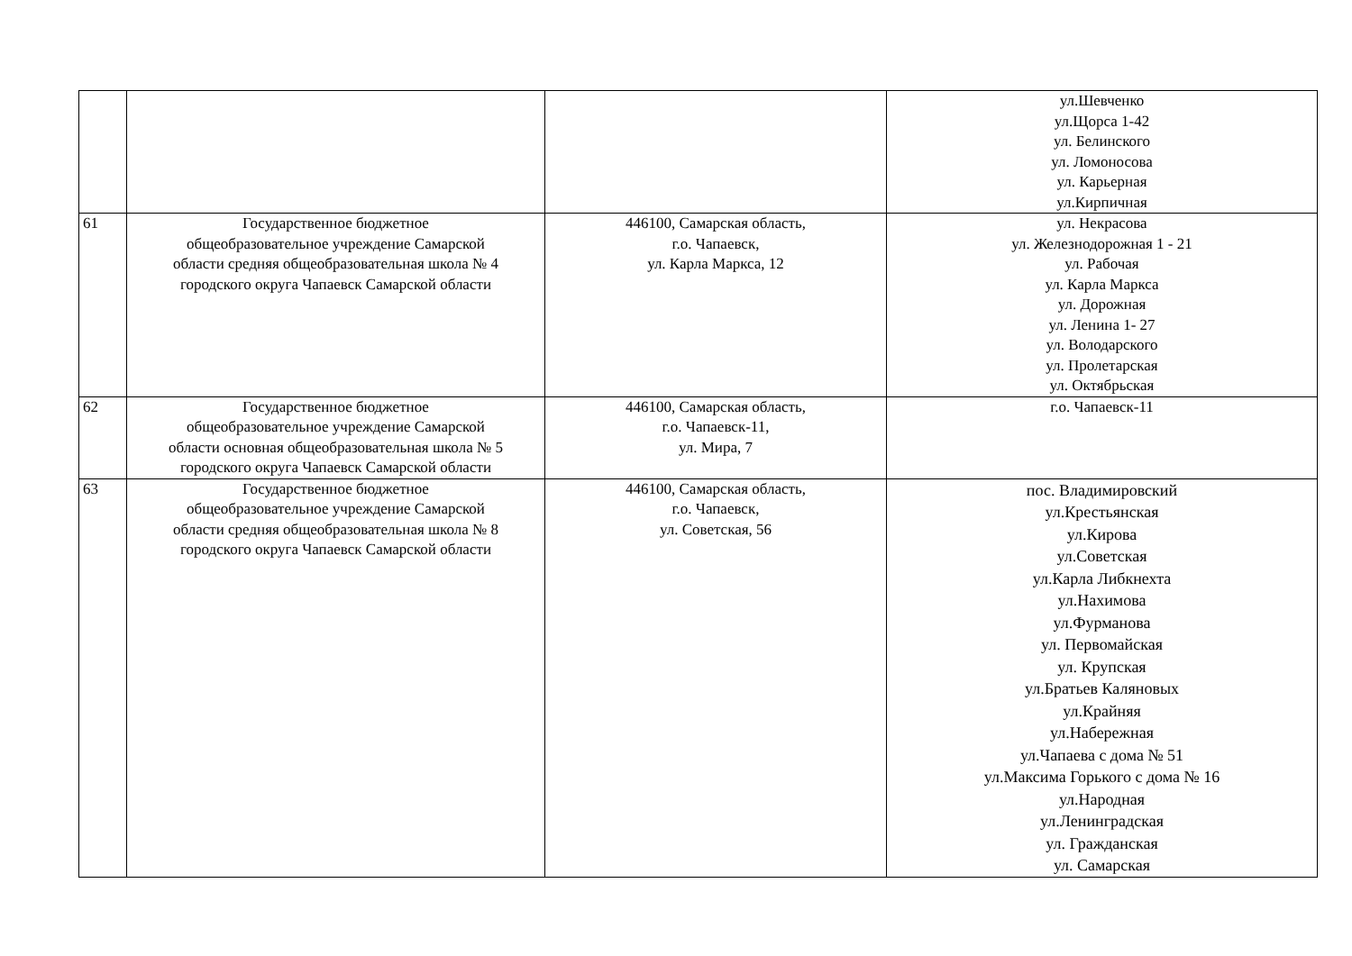| | | | ул.Шевченко ул.Щорса 1-42 ул. Белинского ул. Ломоносова ул. Карьерная ул.Кирпичная |
| 61 | Государственное бюджетное общеобразовательное учреждение Самарской области средняя общеобразовательная школа № 4 городского округа Чапаевск Самарской области | 446100, Самарская область, г.о. Чапаевск, ул. Карла Маркса, 12 | ул. Некрасова ул. Железнодорожная 1 - 21 ул. Рабочая ул. Карла Маркса ул. Дорожная ул. Ленина 1- 27 ул. Володарского ул. Пролетарская ул. Октябрьская |
| 62 | Государственное бюджетное общеобразовательное учреждение Самарской области основная общеобразовательная школа № 5 городского округа Чапаевск Самарской области | 446100, Самарская область, г.о. Чапаевск-11, ул. Мира, 7 | г.о. Чапаевск-11 |
| 63 | Государственное бюджетное общеобразовательное учреждение Самарской области средняя общеобразовательная школа № 8 городского округа Чапаевск Самарской области | 446100, Самарская область, г.о. Чапаевск, ул. Советская, 56 | пос. Владимировский ул.Крестьянская ул.Кирова ул.Советская ул.Карла Либкнехта ул.Нахимова ул.Фурманова ул. Первомайская ул. Крупская ул.Братьев Каляновых ул.Крайняя ул.Набережная ул.Чапаева с дома № 51 ул.Максима Горького с дома № 16 ул.Народная ул.Ленинградская ул. Гражданская ул. Самарская |